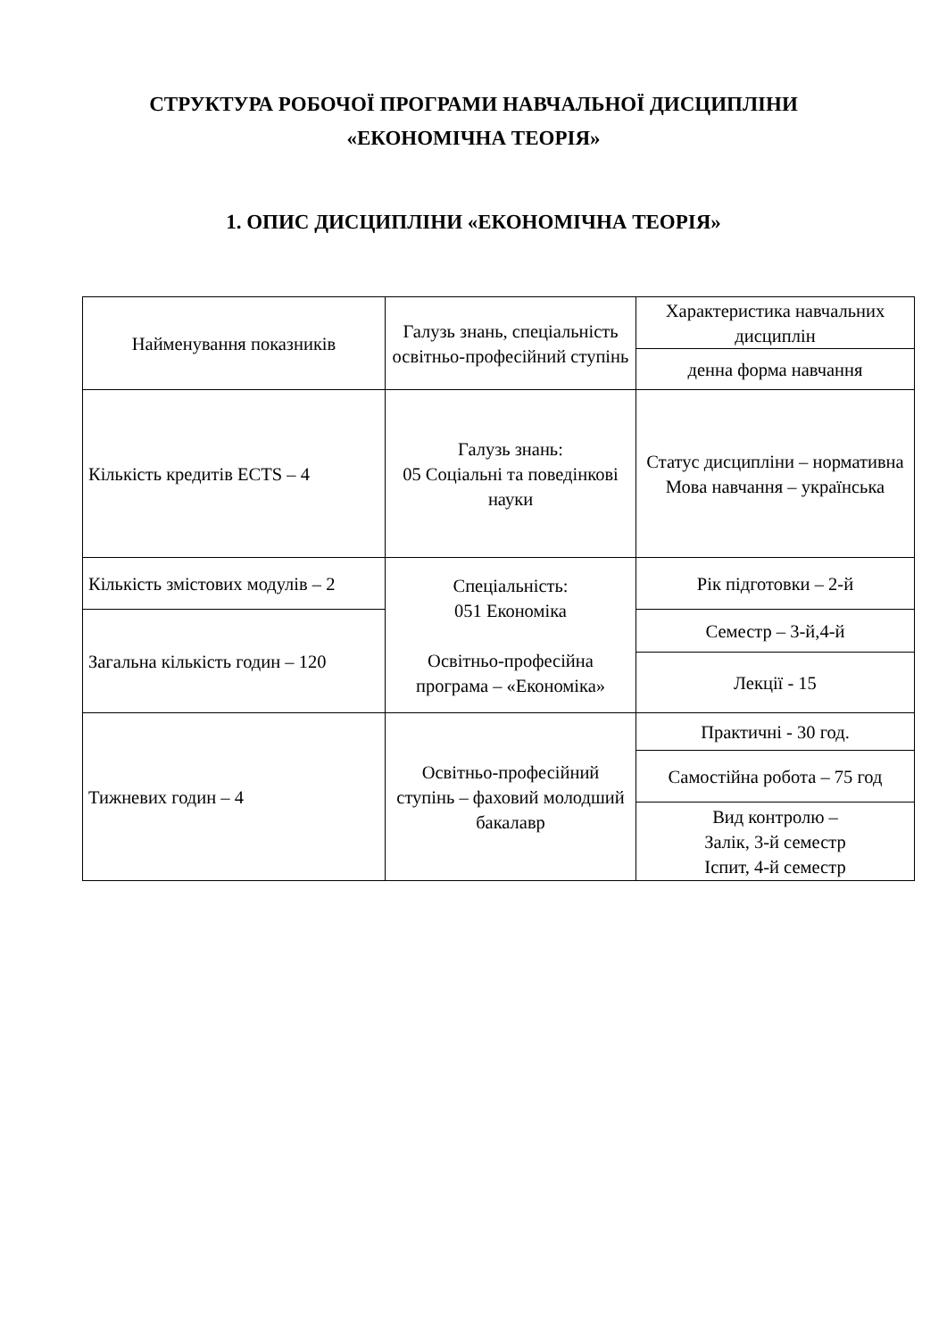СТРУКТУРА РОБОЧОЇ ПРОГРАМИ НАВЧАЛЬНОЇ ДИСЦИПЛІНИ
«ЕКОНОМІЧНА ТЕОРІЯ»
1. ОПИС ДИСЦИПЛІНИ «ЕКОНОМІЧНА ТЕОРІЯ»
| Найменування показників | Галузь знань, спеціальність освітньо-професійний ступінь | Характеристика навчальних дисциплін |
| | | денна форма навчання |
| Кількість кредитів ECTS – 4 | Галузь знань: 05 Соціальні та поведінкові науки | Статус дисципліни – нормативна Мова навчання – українська |
| Кількість змістових модулів – 2 | Спеціальність: 051 Економіка Освітньо-професійна програма – «Економіка» | Рік підготовки – 2-й |
| Загальна кількість годин – 120 | | Семестр – 3-й,4-й |
| | | Лекції - 15 |
| Тижневих годин – 4 | Освітньо-професійний ступінь – фаховий молодший бакалавр | Практичні - 30 год. |
| | | Самостійна робота – 75 год |
| | | Вид контролю – Залік, 3-й семестр Іспит, 4-й семестр |